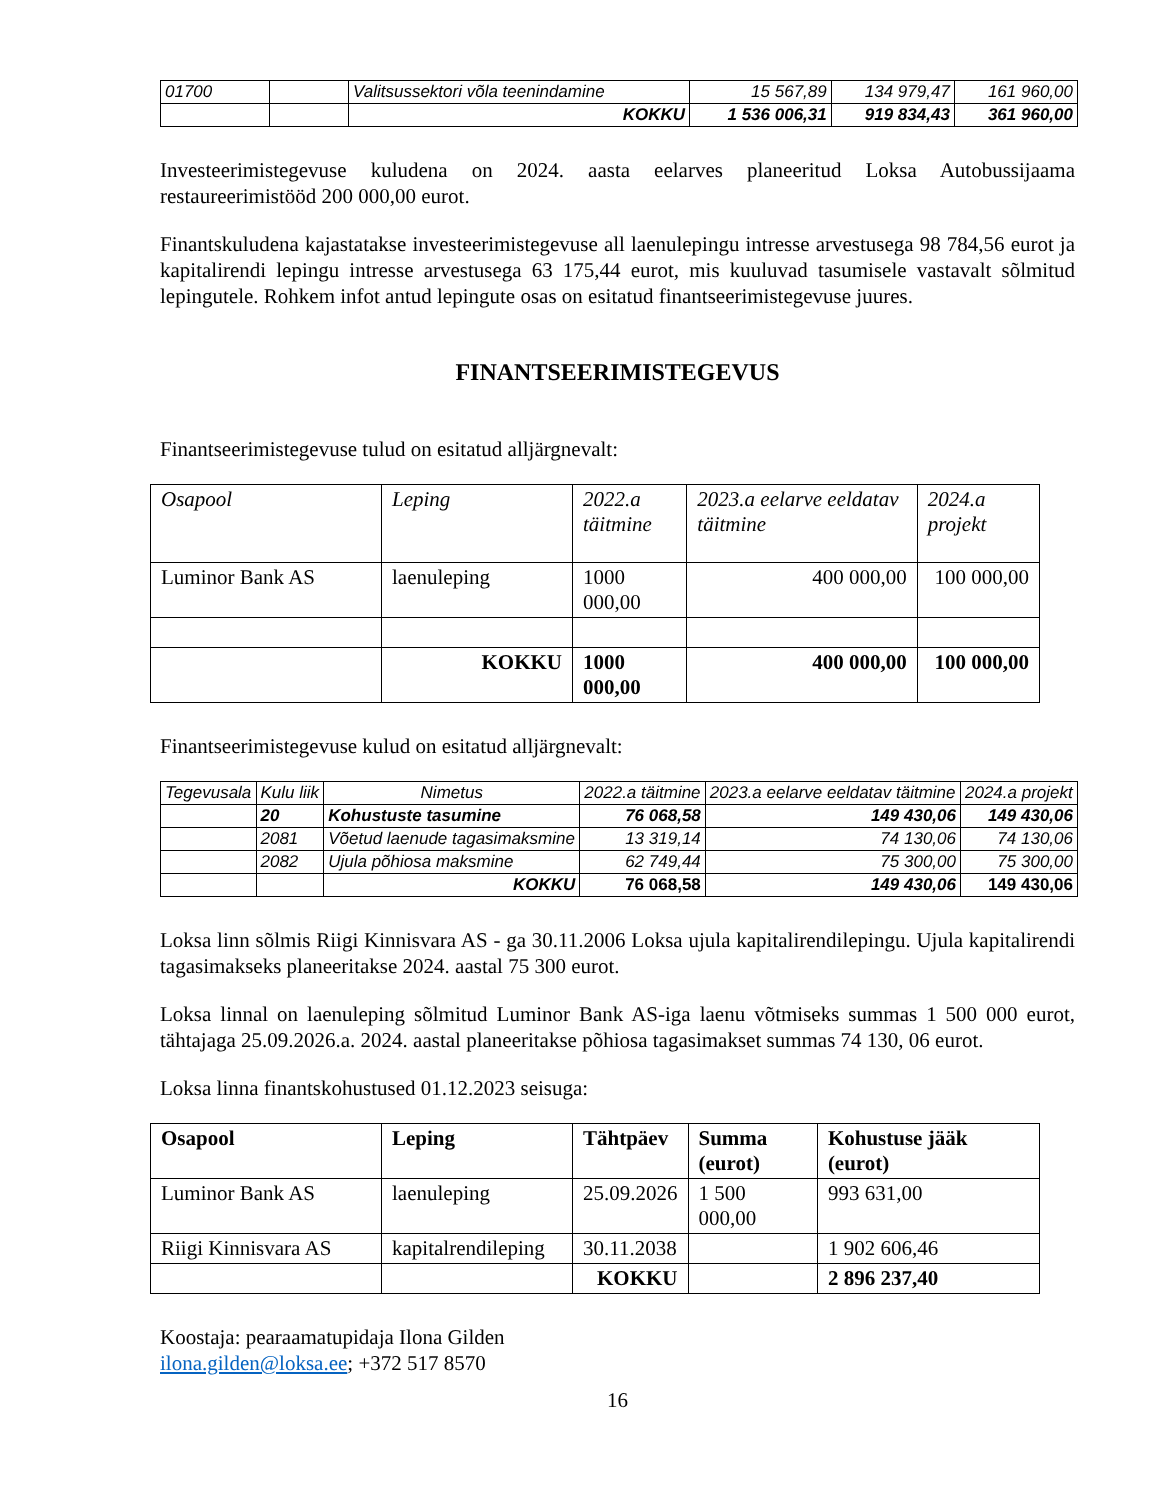| 01700 | | Valitsussektori võla teenindamine | 15 567,89 | 134 979,47 | 161 960,00 |
| | | KOKKU | 1 536 006,31 | 919 834,43 | 361 960,00 |
Investeerimistegevuse kuludena on 2024. aasta eelarves planeeritud Loksa Autobussijaama restaureerimistööd 200 000,00 eurot.
Finantskuludena kajastatakse investeerimistegevuse all laenulepingu intresse arvestusega 98 784,56 eurot ja kapitalirendi lepingu intresse arvestusega 63 175,44 eurot, mis kuuluvad tasumisele vastavalt sõlmitud lepingutele. Rohkem infot antud lepingute osas on esitatud finantseerimistegevuse juures.
FINANTSEERIMISTEGEVUS
Finantseerimistegevuse tulud on esitatud alljärgnevalt:
| Osapool | Leping | 2022.a täitmine | 2023.a eelarve eeldatav täitmine | 2024.a projekt |
| Luminor Bank AS | laenuleping | 1000 000,00 | 400 000,00 | 100 000,00 |
| | KOKKU | 1000 000,00 | 400 000,00 | 100 000,00 |
Finantseerimistegevuse kulud on esitatud alljärgnevalt:
| Tegevusala | Kulu liik | Nimetus | 2022.a täitmine | 2023.a eelarve eeldatav täitmine | 2024.a projekt |
| | 20 | Kohustuste tasumine | 76 068,58 | 149 430,06 | 149 430,06 |
| | 2081 | Võetud laenude tagasimaksmine | 13 319,14 | 74 130,06 | 74 130,06 |
| | 2082 | Ujula põhiosa maksmine | 62 749,44 | 75 300,00 | 75 300,00 |
| | | KOKKU | 76 068,58 | 149 430,06 | 149 430,06 |
Loksa linn sõlmis Riigi Kinnisvara AS - ga 30.11.2006 Loksa ujula kapitalirendilepingu. Ujula kapitalirendi tagasimakseks planeeritakse 2024. aastal 75 300 eurot.
Loksa linnal on laenuleping sõlmitud Luminor Bank AS-iga laenu võtmiseks summas 1 500 000 eurot, tähtajaga 25.09.2026.a. 2024. aastal planeeritakse põhiosa tagasimakset summas 74 130, 06 eurot.
Loksa linna finantskohustused 01.12.2023 seisuga:
| Osapool | Leping | Tähtpäev | Summa (eurot) | Kohustuse jääk (eurot) |
| Luminor Bank AS | laenuleping | 25.09.2026 | 1 500 000,00 | 993 631,00 |
| Riigi Kinnisvara AS | kapitalrendileping | 30.11.2038 | | 1 902 606,46 |
| | | KOKKU | | 2 896 237,40 |
Koostaja: pearaamatupidaja Ilona Gilden
ilona.gilden@loksa.ee; +372 517 8570
16